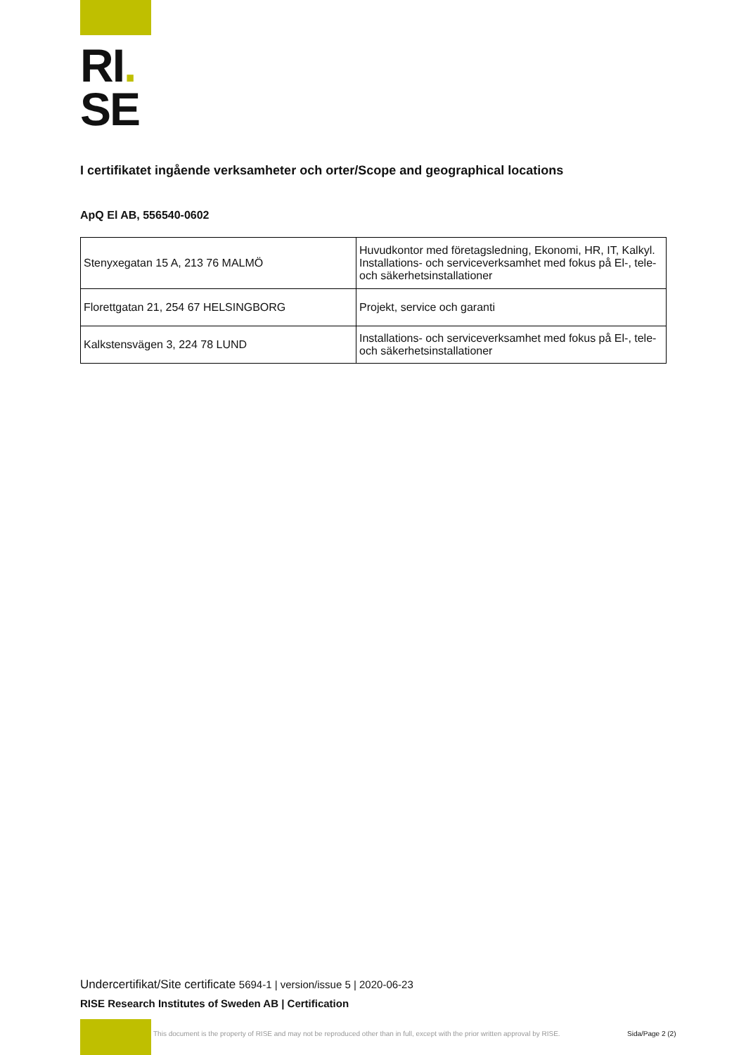RI.
SE
I certifikatet ingående verksamheter och orter/Scope and geographical locations
ApQ El AB, 556540-0602
| Stenyxegatan 15 A, 213 76 MALMÖ | Huvudkontor med företagsledning, Ekonomi, HR, IT, Kalkyl. Installations- och serviceverksamhet med fokus på El-, tele- och säkerhetsinstallationer |
| Florettgatan 21, 254 67 HELSINGBORG | Projekt, service och garanti |
| Kalkstensvägen 3, 224 78 LUND | Installations- och serviceverksamhet med fokus på El-, tele- och säkerhetsinstallationer |
Undercertifikat/Site certificate 5694-1 | version/issue 5 | 2020-06-23
RISE Research Institutes of Sweden AB | Certification
This document is the property of RISE and may not be reproduced other than in full, except with the prior written approval by RISE.
Sida/Page 2 (2)